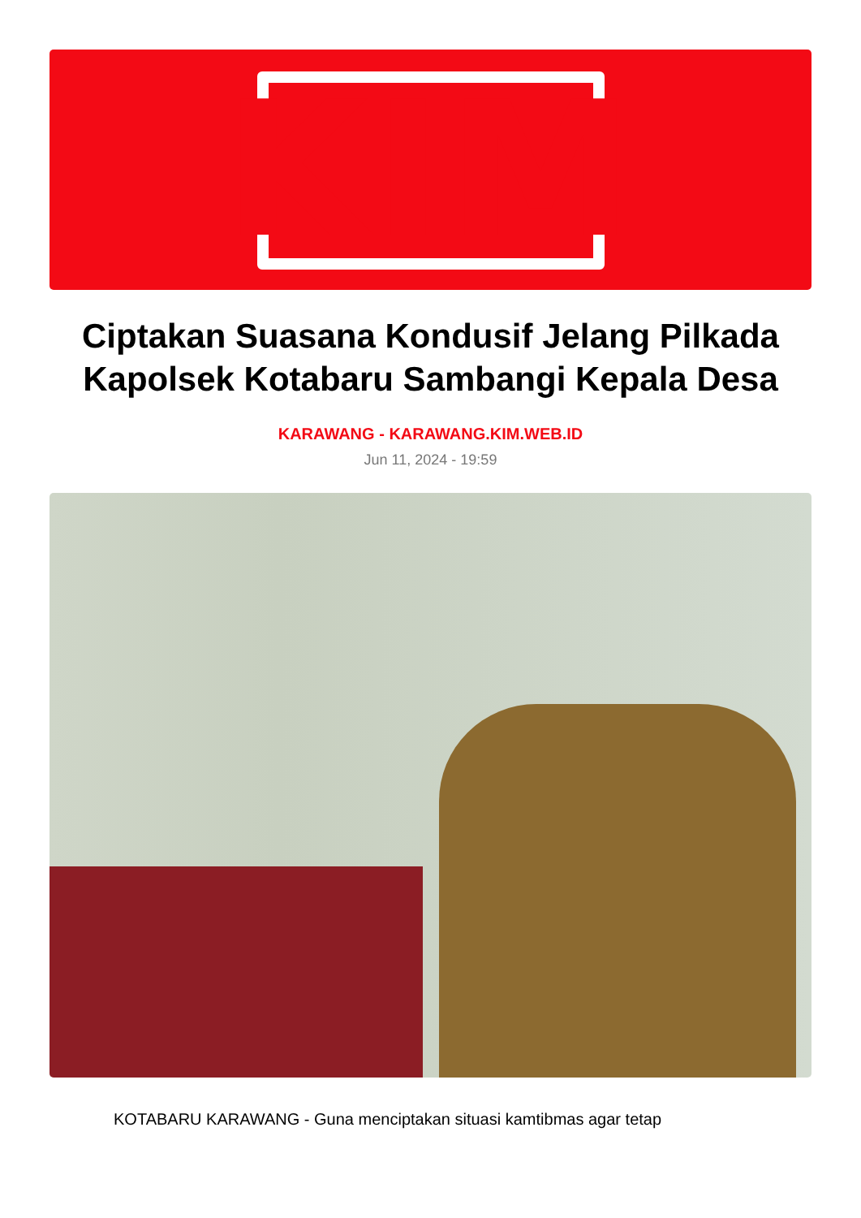KIM
Ciptakan Suasana Kondusif Jelang Pilkada Kapolsek Kotabaru Sambangi Kepala Desa
KARAWANG - KARAWANG.KIM.WEB.ID
Jun 11, 2024 - 19:59
KOTABARU KARAWANG - Guna menciptakan situasi kamtibmas agar tetap